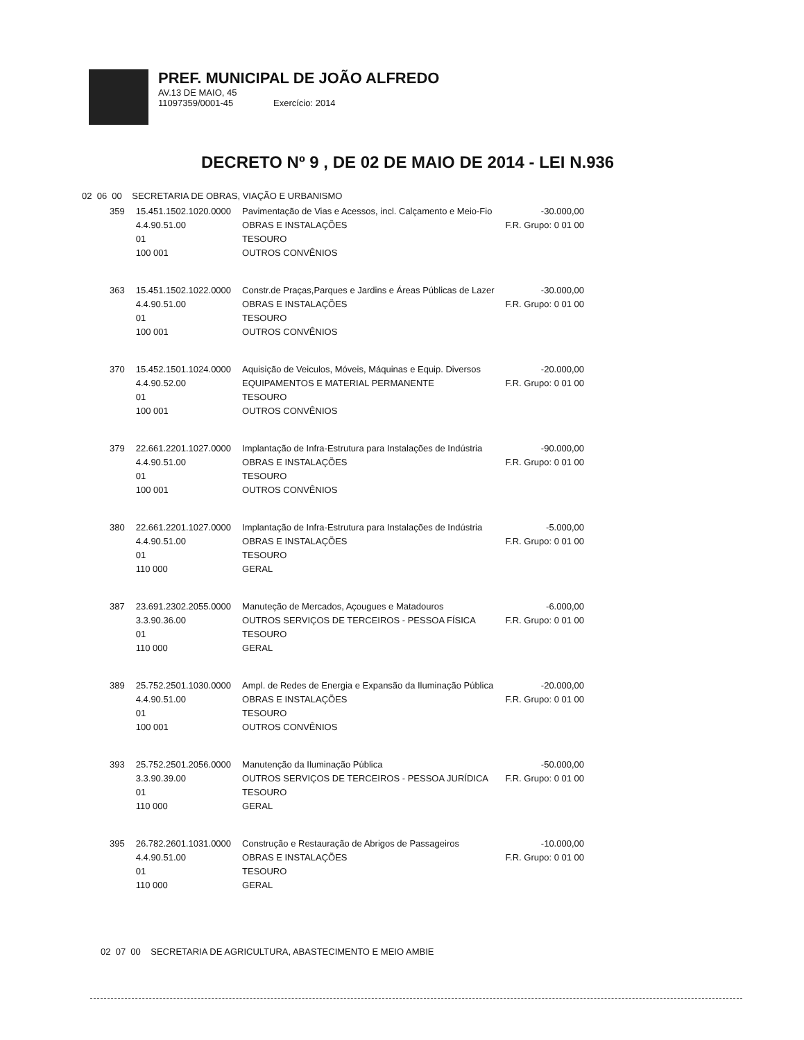PREF. MUNICIPAL DE JOÃO ALFREDO
AV.13 DE MAIO, 45
11097359/0001-45 Exercício: 2014
DECRETO Nº 9 , DE 02 DE MAIO DE 2014 - LEI N.936
02 06 00 SECRETARIA DE OBRAS, VIAÇÃO E URBANISMO
| 359 | 15.451.1502.1020.0000 4.4.90.51.00 01 100 001 | Pavimentação de Vias e Acessos, incl. Calçamento e Meio-Fio OBRAS E INSTALAÇÕES TESOURO OUTROS CONVÊNIOS | -30.000,00 F.R. Grupo: 0 01 00 |
| 363 | 15.451.1502.1022.0000 4.4.90.51.00 01 100 001 | Constr.de Praças,Parques e Jardins e Áreas Públicas de Lazer OBRAS E INSTALAÇÕES TESOURO OUTROS CONVÊNIOS | -30.000,00 F.R. Grupo: 0 01 00 |
| 370 | 15.452.1501.1024.0000 4.4.90.52.00 01 100 001 | Aquisição de Veiculos, Móveis, Máquinas e Equip. Diversos EQUIPAMENTOS E MATERIAL PERMANENTE TESOURO OUTROS CONVÊNIOS | -20.000,00 F.R. Grupo: 0 01 00 |
| 379 | 22.661.2201.1027.0000 4.4.90.51.00 01 100 001 | Implantação de Infra-Estrutura para Instalações de Indústria OBRAS E INSTALAÇÕES TESOURO OUTROS CONVÊNIOS | -90.000,00 F.R. Grupo: 0 01 00 |
| 380 | 22.661.2201.1027.0000 4.4.90.51.00 01 110 000 | Implantação de Infra-Estrutura para Instalações de Indústria OBRAS E INSTALAÇÕES TESOURO GERAL | -5.000,00 F.R. Grupo: 0 01 00 |
| 387 | 23.691.2302.2055.0000 3.3.90.36.00 01 110 000 | Manuteção de Mercados, Açougues e Matadouros OUTROS SERVIÇOS DE TERCEIROS - PESSOA FÍSICA TESOURO GERAL | -6.000,00 F.R. Grupo: 0 01 00 |
| 389 | 25.752.2501.1030.0000 4.4.90.51.00 01 100 001 | Ampl. de Redes de Energia e Expansão da Iluminação Pública OBRAS E INSTALAÇÕES TESOURO OUTROS CONVÊNIOS | -20.000,00 F.R. Grupo: 0 01 00 |
| 393 | 25.752.2501.2056.0000 3.3.90.39.00 01 110 000 | Manutenção da Iluminação Pública OUTROS SERVIÇOS DE TERCEIROS - PESSOA JURÍDICA TESOURO GERAL | -50.000,00 F.R. Grupo: 0 01 00 |
| 395 | 26.782.2601.1031.0000 4.4.90.51.00 01 110 000 | Construção e Restauração de Abrigos de Passageiros OBRAS E INSTALAÇÕES TESOURO GERAL | -10.000,00 F.R. Grupo: 0 01 00 |
02 07 00 SECRETARIA DE AGRICULTURA, ABASTECIMENTO E MEIO AMBIE